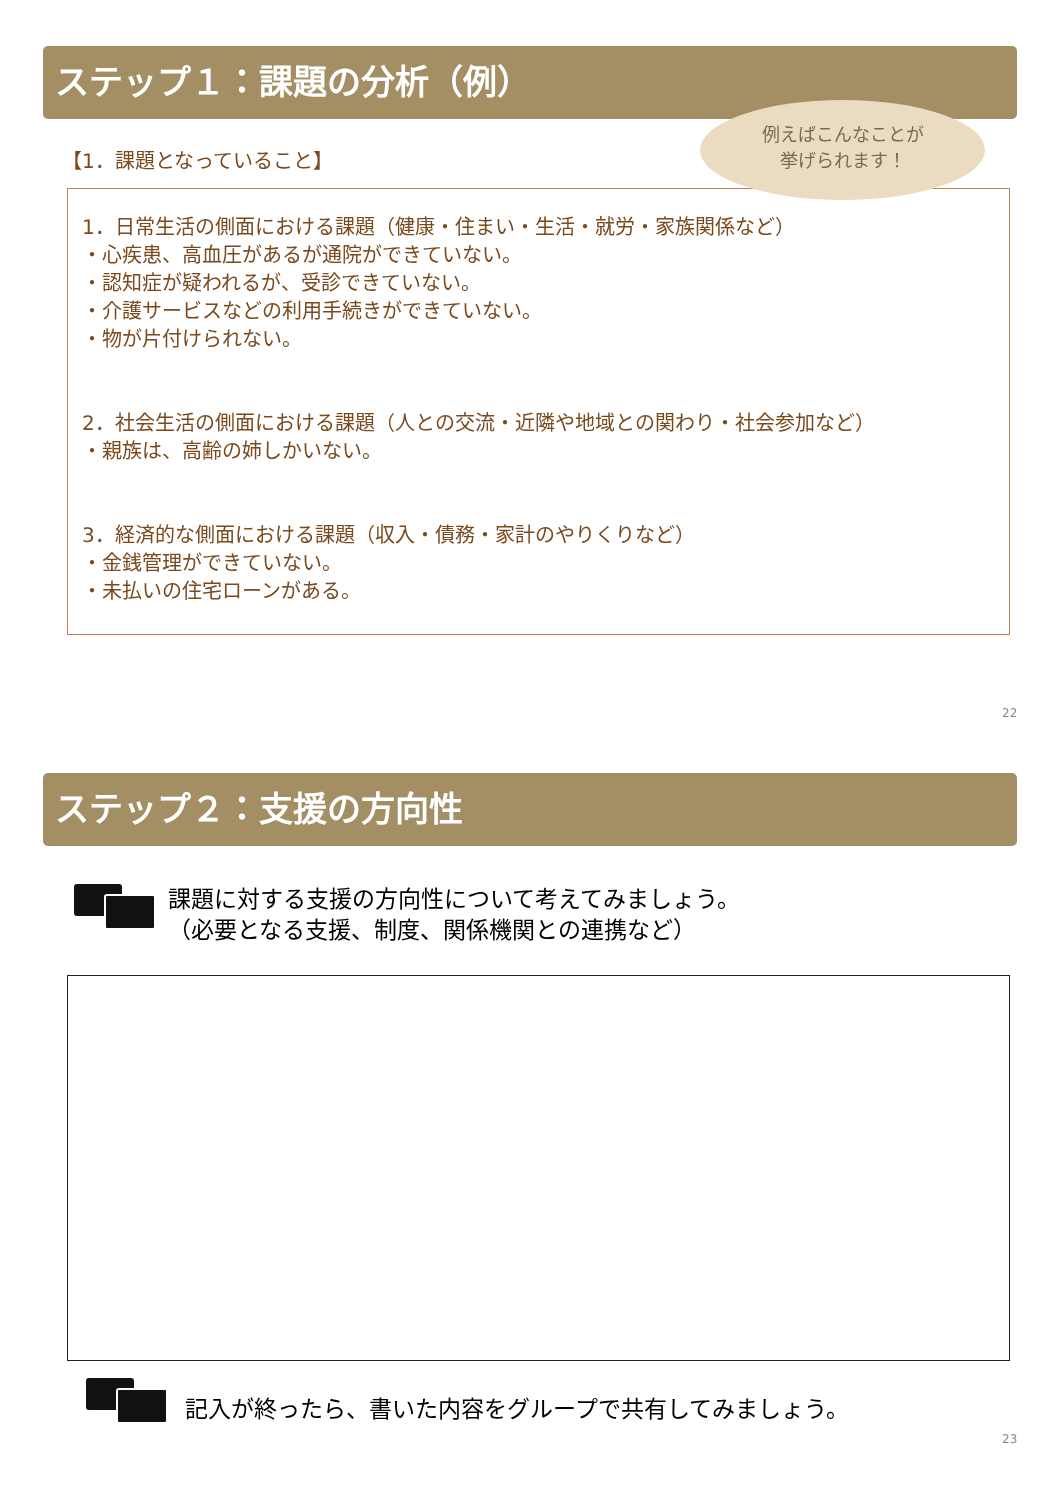ステップ１：課題の分析（例）
【1．課題となっていること】
1．日常生活の側面における課題（健康・住まい・生活・就労・家族関係など）
・心疾患、高血圧があるが通院ができていない。
・認知症が疑われるが、受診できていない。
・介護サービスなどの利用手続きができていない。
・物が片付けられない。
2．社会生活の側面における課題（人との交流・近隣や地域との関わり・社会参加など）
・親族は、高齢の姉しかいない。
3．経済的な側面における課題（収入・債務・家計のやりくりなど）
・金銭管理ができていない。
・未払いの住宅ローンがある。
例えばこんなことが
挙げられます！
22
ステップ２：支援の方向性
課題に対する支援の方向性について考えてみましょう。
（必要となる支援、制度、関係機関との連携など）
記入が終ったら、書いた内容をグループで共有してみましょう。
23